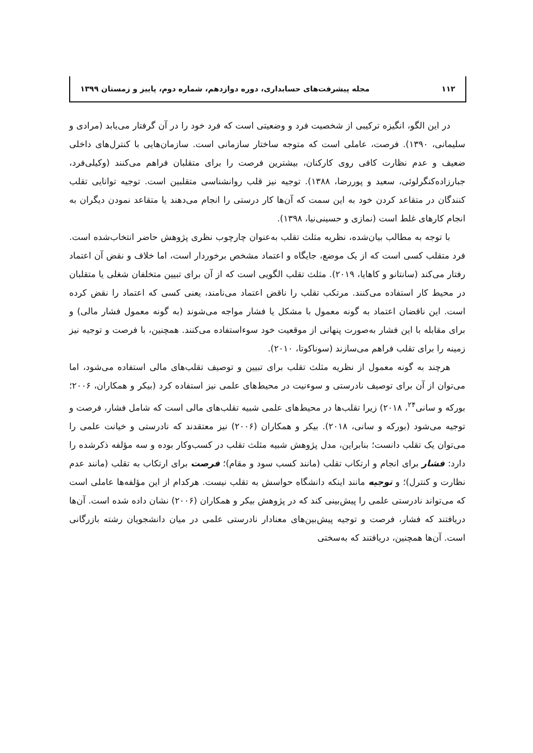۱۱۲ مجله پیشرفت‌های حسابداری، دوره دوازدهم، شماره دوم، پاییز و زمستان ۱۳۹۹
در این الگو، انگیزه ترکیبی از شخصیت فرد و وضعیتی است که فرد خود را در آن گرفتار می‌یابد (مرادی و سلیمانی، ۱۳۹۰). فرصت، عاملی است که متوجه ساختار سازمانی است. سازمان‌هایی با کنترل‌های داخلی ضعیف و عدم نظارت کافی روی کارکنان، بیشترین فرصت را برای متقلبان فراهم می‌کنند (وکیلی‌فرد، جبارزاده‌کنگرلوئی، سعید و پوررضا، ۱۳۸۸). توجیه نیز قلب روانشناسی متقلبین است. توجیه توانایی تقلب کنندگان در متقاعد کردن خود به این سمت که آن‌ها کار درستی را انجام می‌دهند یا متقاعد نمودن دیگران به انجام کارهای غلط است (نمازی و حسینی‌نیا، ۱۳۹۸).
با توجه به مطالب بیان‌شده، نظریه مثلث تقلب به‌عنوان چارچوب نظری پژوهش حاضر انتخاب‌شده است. فرد متقلب کسی است که از یک موضع، جایگاه و اعتماد مشخص برخوردار است، اما خلاف و نقض آن اعتماد رفتار می‌کند (سانتانو و کاهایا، ۲۰۱۹). مثلث تقلب الگویی است که از آن برای تبیین متخلفان شغلی یا متقلبان در محیط کار استفاده می‌کنند. مرتکب تقلب را ناقض اعتماد می‌نامند، یعنی کسی که اعتماد را نقض کرده است. این ناقضان اعتماد به گونه معمول با مشکل یا فشار مواجه می‌شوند (به گونه معمول فشار مالی) و برای مقابله با این فشار به‌صورت پنهانی از موقعیت خود سوءاستفاده می‌کنند. همچنین، با فرصت و توجیه نیز زمینه را برای تقلب فراهم می‌سازند (سوناکوتا، ۲۰۱۰).
هرچند به گونه معمول از نظریه مثلث تقلب برای تبیین و توصیف تقلب‌های مالی استفاده می‌شود، اما می‌توان از آن برای توصیف نادرستی و سوءنیت در محیط‌های علمی نیز استفاده کرد (بیکر و همکاران، ۲۰۰۶؛ بورکه و سانی<sup>۲۴</sup>، ۲۰۱۸) زیرا تقلب‌ها در محیط‌های علمی شبیه تقلب‌های مالی است که شامل فشار، فرصت و توجیه می‌شود (بورکه و سانی، ۲۰۱۸). بیکر و همکاران (۲۰۰۶) نیز معتقدند که نادرستی و خیانت علمی را می‌توان یک تقلب دانست؛ بنابراین، مدل پژوهش شبیه مثلث تقلب در کسب‌وکار بوده و سه مؤلفه ذکرشده را دارد: فشار برای انجام و ارتکاب تقلب (مانند کسب سود و مقام)؛ فرصت برای ارتکاب به تقلب (مانند عدم نظارت و کنترل)؛ و توجیه مانند اینکه دانشگاه حواسش به تقلب نیست. هرکدام از این مؤلفه‌ها عاملی است که می‌تواند نادرستی علمی را پیش‌بینی کند که در پژوهش بیکر و همکاران (۲۰۰۶) نشان داده شده است. آن‌ها دریافتند که فشار، فرصت و توجیه پیش‌بین‌های معنادار نادرستی علمی در میان دانشجویان رشته بازرگانی است. آن‌ها همچنین، دریافتند که به‌سختی